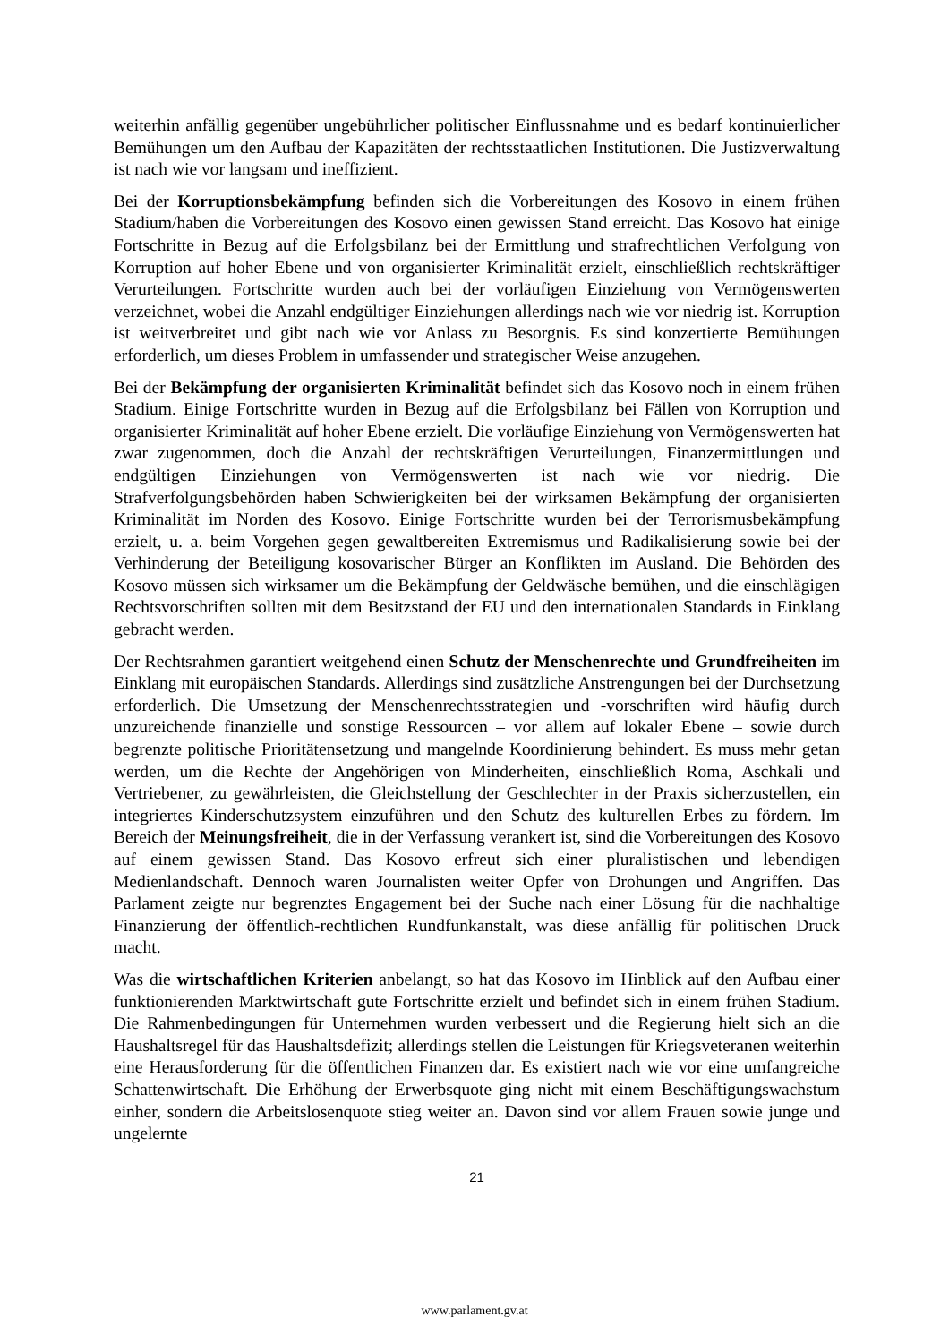weiterhin anfällig gegenüber ungebührlicher politischer Einflussnahme und es bedarf kontinuierlicher Bemühungen um den Aufbau der Kapazitäten der rechtsstaatlichen Institutionen. Die Justizverwaltung ist nach wie vor langsam und ineffizient.
Bei der Korruptionsbekämpfung befinden sich die Vorbereitungen des Kosovo in einem frühen Stadium/haben die Vorbereitungen des Kosovo einen gewissen Stand erreicht. Das Kosovo hat einige Fortschritte in Bezug auf die Erfolgsbilanz bei der Ermittlung und strafrechtlichen Verfolgung von Korruption auf hoher Ebene und von organisierter Kriminalität erzielt, einschließlich rechtskräftiger Verurteilungen. Fortschritte wurden auch bei der vorläufigen Einziehung von Vermögenswerten verzeichnet, wobei die Anzahl endgültiger Einziehungen allerdings nach wie vor niedrig ist. Korruption ist weitverbreitet und gibt nach wie vor Anlass zu Besorgnis. Es sind konzertierte Bemühungen erforderlich, um dieses Problem in umfassender und strategischer Weise anzugehen.
Bei der Bekämpfung der organisierten Kriminalität befindet sich das Kosovo noch in einem frühen Stadium. Einige Fortschritte wurden in Bezug auf die Erfolgsbilanz bei Fällen von Korruption und organisierter Kriminalität auf hoher Ebene erzielt. Die vorläufige Einziehung von Vermögenswerten hat zwar zugenommen, doch die Anzahl der rechtskräftigen Verurteilungen, Finanzermittlungen und endgültigen Einziehungen von Vermögenswerten ist nach wie vor niedrig. Die Strafverfolgungsbehörden haben Schwierigkeiten bei der wirksamen Bekämpfung der organisierten Kriminalität im Norden des Kosovo. Einige Fortschritte wurden bei der Terrorismusbekämpfung erzielt, u. a. beim Vorgehen gegen gewaltbereiten Extremismus und Radikalisierung sowie bei der Verhinderung der Beteiligung kosovarischer Bürger an Konflikten im Ausland. Die Behörden des Kosovo müssen sich wirksamer um die Bekämpfung der Geldwäsche bemühen, und die einschlägigen Rechtsvorschriften sollten mit dem Besitzstand der EU und den internationalen Standards in Einklang gebracht werden.
Der Rechtsrahmen garantiert weitgehend einen Schutz der Menschenrechte und Grundfreiheiten im Einklang mit europäischen Standards. Allerdings sind zusätzliche Anstrengungen bei der Durchsetzung erforderlich. Die Umsetzung der Menschenrechtsstrategien und -vorschriften wird häufig durch unzureichende finanzielle und sonstige Ressourcen – vor allem auf lokaler Ebene – sowie durch begrenzte politische Prioritätensetzung und mangelnde Koordinierung behindert. Es muss mehr getan werden, um die Rechte der Angehörigen von Minderheiten, einschließlich Roma, Aschkali und Vertriebener, zu gewährleisten, die Gleichstellung der Geschlechter in der Praxis sicherzustellen, ein integriertes Kinderschutzsystem einzuführen und den Schutz des kulturellen Erbes zu fördern. Im Bereich der Meinungsfreiheit, die in der Verfassung verankert ist, sind die Vorbereitungen des Kosovo auf einem gewissen Stand. Das Kosovo erfreut sich einer pluralistischen und lebendigen Medienlandschaft. Dennoch waren Journalisten weiter Opfer von Drohungen und Angriffen. Das Parlament zeigte nur begrenztes Engagement bei der Suche nach einer Lösung für die nachhaltige Finanzierung der öffentlich-rechtlichen Rundfunkanstalt, was diese anfällig für politischen Druck macht.
Was die wirtschaftlichen Kriterien anbelangt, so hat das Kosovo im Hinblick auf den Aufbau einer funktionierenden Marktwirtschaft gute Fortschritte erzielt und befindet sich in einem frühen Stadium. Die Rahmenbedingungen für Unternehmen wurden verbessert und die Regierung hielt sich an die Haushaltsregel für das Haushaltsdefizit; allerdings stellen die Leistungen für Kriegsveteranen weiterhin eine Herausforderung für die öffentlichen Finanzen dar. Es existiert nach wie vor eine umfangreiche Schattenwirtschaft. Die Erhöhung der Erwerbsquote ging nicht mit einem Beschäftigungswachstum einher, sondern die Arbeitslosenquote stieg weiter an. Davon sind vor allem Frauen sowie junge und ungelernte
21
www.parlament.gv.at